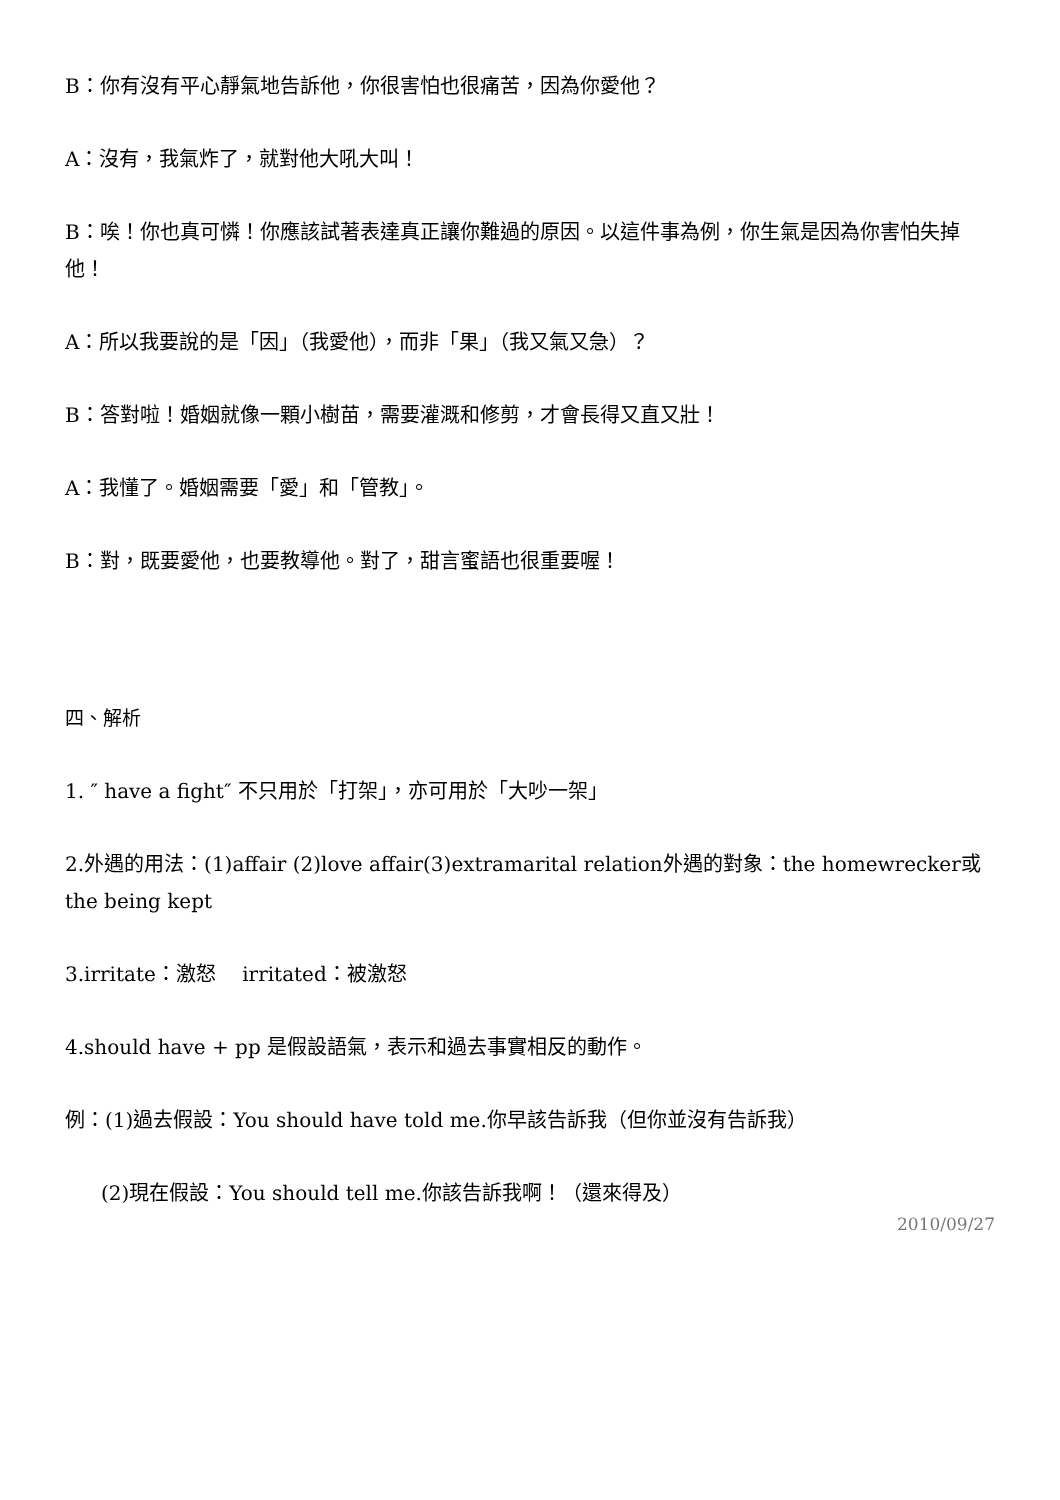B：你有沒有平心靜氣地告訴他，你很害怕也很痛苦，因為你愛他？
A：沒有，我氣炸了，就對他大吼大叫！
B：唉！你也真可憐！你應該試著表達真正讓你難過的原因。以這件事為例，你生氣是因為你害怕失掉他！
A：所以我要說的是「因」（我愛他），而非「果」（我又氣又急）？
B：答對啦！婚姻就像一顆小樹苗，需要灌溉和修剪，才會長得又直又壯！
A：我懂了。婚姻需要「愛」和「管教」。
B：對，既要愛他，也要教導他。對了，甜言蜜語也很重要喔！
四、解析
1. ″ have a fight″ 不只用於「打架」，亦可用於「大吵一架」
2.外遇的用法：(1)affair (2)love affair(3)extramarital relation外遇的對象：the homewrecker或the being kept
3.irritate：激怒　 irritated：被激怒
4.should have + pp 是假設語氣，表示和過去事實相反的動作。
例：(1)過去假設：You should have told me.你早該告訴我（但你並沒有告訴我）
(2)現在假設：You should tell me.你該告訴我啊！（還來得及）
2010/09/27